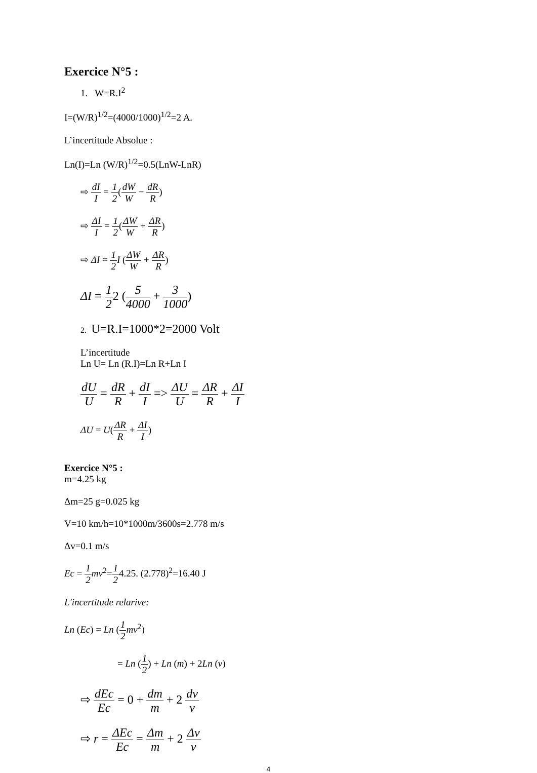Exercice N°5 :
1. W=R.I<sup>2</sup>
I=(W/R)<sup>1/2</sup>=(4000/1000)<sup>1/2</sup>=2 A.
L’incertitude Absolue :
Ln(I)=Ln (W/R)<sup>1/2</sup>=0.5(LnW-LnR)
⇨ dI I = 1 2(dW W − dR R)
⇨ ΔI I = 1 2(ΔW W + ΔR R)
⇨ ΔI = 1 2 I (ΔW W + ΔR R)
ΔI = 1 22 (5 4000 + 3 1000)
2. U=R.I=1000*2=2000 Volt
L’incertitude
Ln U= Ln (R.I)=Ln R+Ln I
dU U = dR R + dI I => ΔU U = ΔR R + ΔI I
ΔU = U(ΔR R + ΔI I)
Exercice N°5 :
m=4.25 kg
Δm=25 g=0.025 kg
V=10 km/h=10*1000m/3600s=2.778 m/s
Δv=0.1 m/s
Ec = 1 2 mv<sup>2</sup>=1 24.25. (2.778)<sup>2</sup>=16.40 J
L'incertitude relarive:
Ln (Ec) = Ln (1 2 mv<sup>2</sup>)
= Ln (1 2) + Ln (m) + 2Ln (v)
⇨ dEc Ec = 0 + dm m + 2 dv v
⇨ r = ΔEc Ec = Δm m + 2 Δv v
4